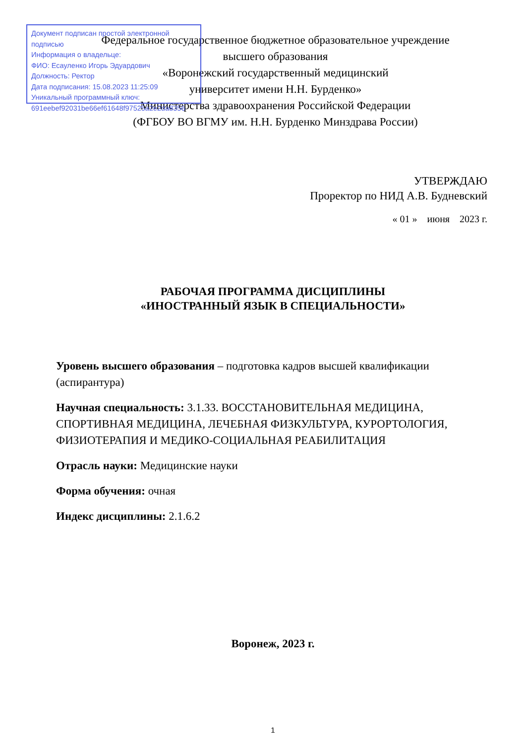Документ подписан простой электронной подписью
Информация о владельце:
ФИО: Есауленко Игорь Эдуардович
Должность: Ректор
Дата подписания: 15.08.2023 11:25:09
Уникальный программный ключ:
691eebef92031be66ef61648f97525a2e2da8356
Федеральное государственное бюджетное образовательное учреждение
высшего образования
«Воронежский государственный медицинский
университет имени Н.Н. Бурденко»
Министерства здравоохранения Российской Федерации
(ФГБОУ ВО ВГМУ им. Н.Н. Бурденко Минздрава России)
УТВЕРЖДАЮ
Проректор по НИД А.В. Будневский
« 01 » июня 2023 г.
РАБОЧАЯ ПРОГРАММА ДИСЦИПЛИНЫ
«ИНОСТРАННЫЙ ЯЗЫК В СПЕЦИАЛЬНОСТИ»
Уровень высшего образования – подготовка кадров высшей квалификации (аспирантура)
Научная специальность: 3.1.33. ВОССТАНОВИТЕЛЬНАЯ МЕДИЦИНА, СПОРТИВНАЯ МЕДИЦИНА, ЛЕЧЕБНАЯ ФИЗКУЛЬТУРА, КУРОРТОЛОГИЯ, ФИЗИОТЕРАПИЯ И МЕДИКО-СОЦИАЛЬНАЯ РЕАБИЛИТАЦИЯ
Отрасль науки: Медицинские науки
Форма обучения: очная
Индекс дисциплины: 2.1.6.2
Воронеж, 2023 г.
1